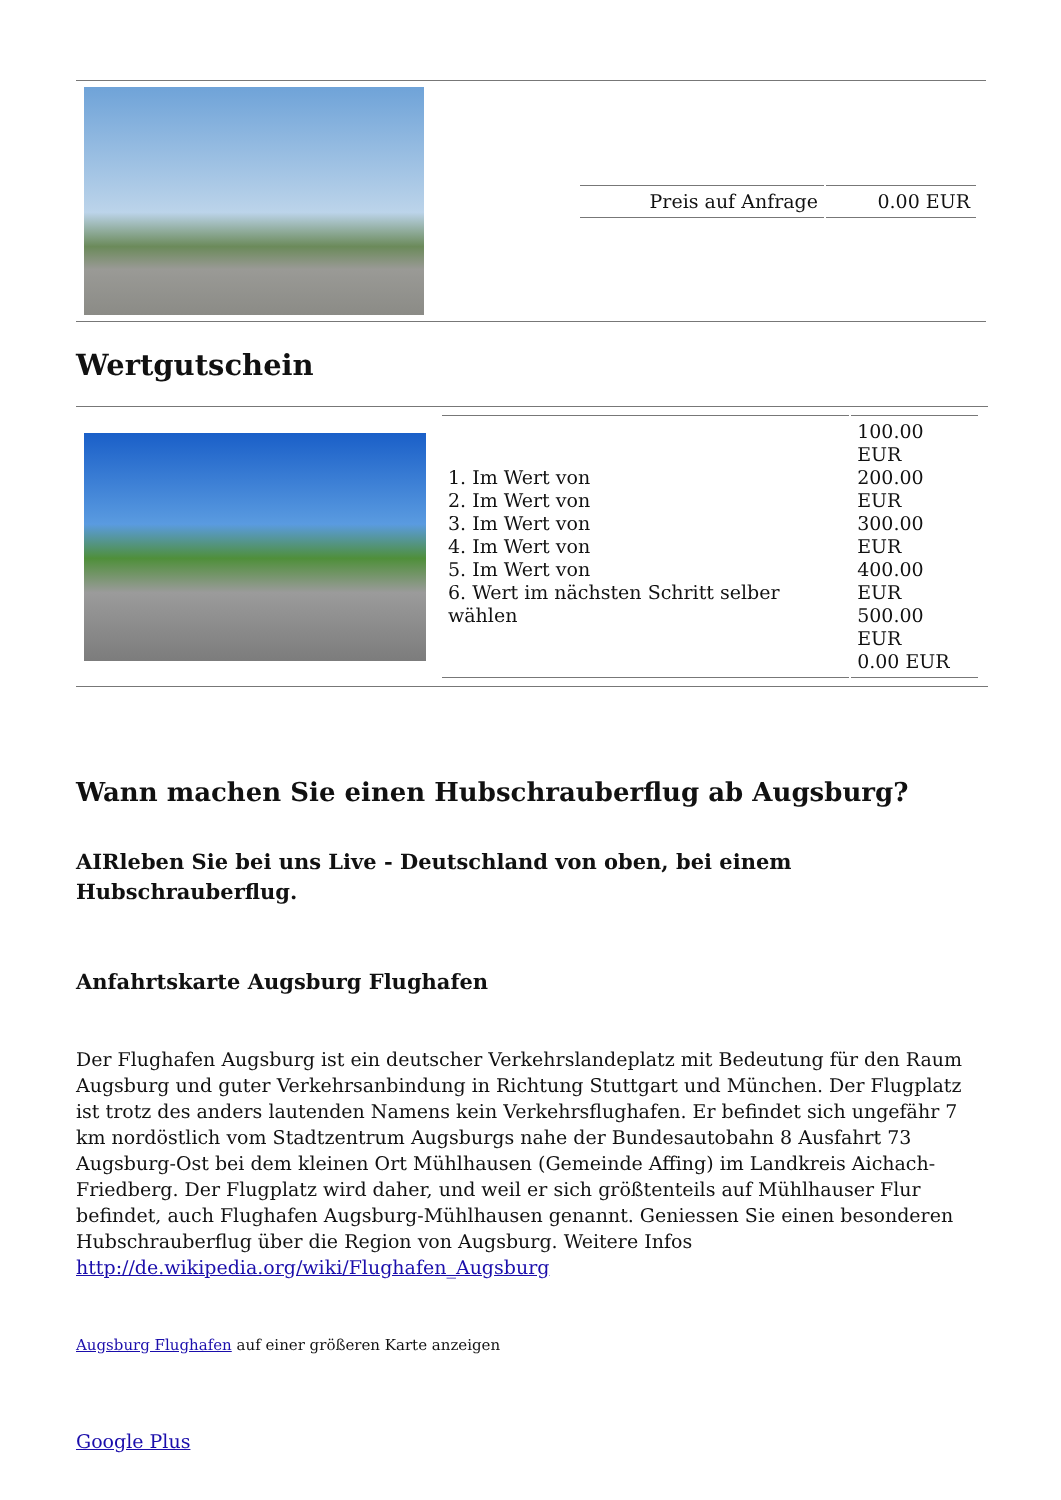| | / Preis auf Anfrage / 0.00 EUR / |
Wertgutschein
| | / 1. Im Wert von 2. Im Wert von 3. Im Wert von 4. Im Wert von 5. Im Wert von 6. Wert im nächsten Schritt selber wählen / 100.00 EUR 200.00 EUR 300.00 EUR 400.00 EUR 500.00 EUR 0.00 EUR / |
Wann machen Sie einen Hubschrauberflug ab Augsburg?
AIRleben Sie bei uns Live - Deutschland von oben, bei einem Hubschrauberflug.
Anfahrtskarte Augsburg Flughafen
Der Flughafen Augsburg ist ein deutscher Verkehrslandeplatz mit Bedeutung für den Raum Augsburg und guter Verkehrsanbindung in Richtung Stuttgart und München. Der Flugplatz ist trotz des anders lautenden Namens kein Verkehrsflughafen. Er befindet sich ungefähr 7 km nordöstlich vom Stadtzentrum Augsburgs nahe der Bundesautobahn 8 Ausfahrt 73 Augsburg-Ost bei dem kleinen Ort Mühlhausen (Gemeinde Affing) im Landkreis Aichach-Friedberg. Der Flugplatz wird daher, und weil er sich größtenteils auf Mühlhauser Flur befindet, auch Flughafen Augsburg-Mühlhausen genannt. Geniessen Sie einen besonderen Hubschrauberflug über die Region von Augsburg. Weitere Infos http://de.wikipedia.org/wiki/Flughafen_Augsburg
Augsburg Flughafen auf einer größeren Karte anzeigen
Google Plus